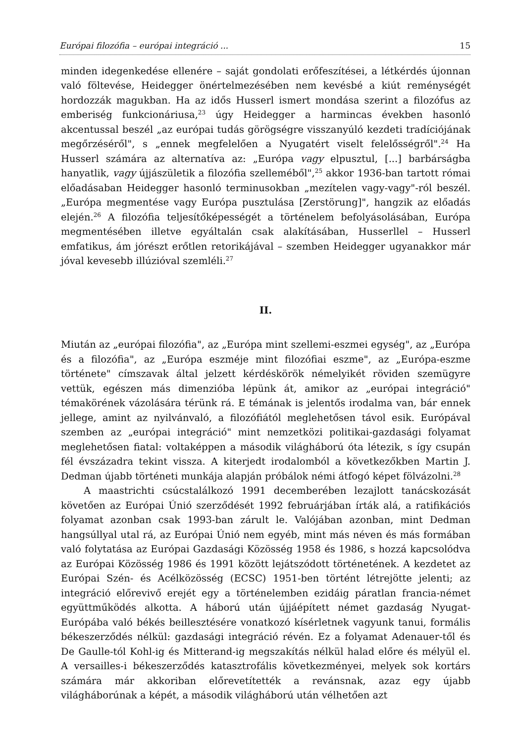Európai filozófia – európai integráció ... 15
minden idegenkedése ellenére – saját gondolati erőfeszítései, a létkérdés újonnan való föltevése, Heidegger önértelmezésében nem kevésbé a kiút reménységét hordozzák magukban. Ha az idős Husserl ismert mondása szerint a filozófus az emberiség funkcionáriusa,<sup>23</sup> úgy Heidegger a harmincas években hasonló akcentussal beszél „az európai tudás görögségre visszanyúló kezdeti tradíciójának megőrzéséről", s „ennek megfelelően a Nyugatért viselt felelősségről".<sup>24</sup> Ha Husserl számára az alternatíva az: „Európa vagy elpusztul, [...] barbárságba hanyatlik, vagy újjászületik a filozófia szelleméből",<sup>25</sup> akkor 1936-ban tartott római előadásaban Heidegger hasonló terminusokban „mezítelen vagy-vagy"-ról beszél. „Európa megmentése vagy Európa pusztulása [Zerstörung]", hangzik az előadás elején.<sup>26</sup> A filozófia teljesítőképességét a történelem befolyásolásában, Európa megmentésében illetve egyáltalán csak alakításában, Husserllel – Husserl emfatikus, ám jórészt erőtlen retorikájával – szemben Heidegger ugyanakkor már jóval kevesebb illúzióval szemléli.<sup>27</sup>
II.
Miután az „európai filozófia", az „Európa mint szellemi-eszmei egység", az „Európa és a filozófia", az „Európa eszméje mint filozófiai eszme", az „Európa-eszme története" címszavak által jelzett kérdéskörök némelyikét röviden szemügyre vettük, egészen más dimenzióba lépünk át, amikor az „európai integráció" témakörének vázolására térünk rá. E témának is jelentős irodalma van, bár ennek jellege, amint az nyilvánvaló, a filozófiától meglehetősen távol esik. Európával szemben az „európai integráció" mint nemzetközi politikai-gazdasági folyamat meglehetősen fiatal: voltaképpen a második világháború óta létezik, s így csupán fél évszázadra tekint vissza. A kiterjedt irodalomból a következőkben Martin J. Dedman újabb történeti munkája alapján próbálok némi átfogó képet fölvázolni.<sup>28</sup>
A maastrichti csúcstalálkozó 1991 decemberében lezajlott tanácskozását követően az Európai Únió szerződését 1992 februárjában írták alá, a ratifikációs folyamat azonban csak 1993-ban zárult le. Valójában azonban, mint Dedman hangsúllyal utal rá, az Európai Únió nem egyéb, mint más néven és más formában való folytatása az Európai Gazdasági Közösség 1958 és 1986, s hozzá kapcsolódva az Európai Közösség 1986 és 1991 között lejátszódott történetének. A kezdetet az Európai Szén- és Acélközösség (ECSC) 1951-ben történt létrejötte jelenti; az integráció előrevivő erejét egy a történelemben ezidáig páratlan francia-német együttműködés alkotta. A háború után újjáépített német gazdaság Nyugat-Európába való békés beillesztésére vonatkozó kísérletnek vagyunk tanui, formális békeszerződés nélkül: gazdasági integráció révén. Ez a folyamat Adenauer-től és De Gaulle-tól Kohl-ig és Mitterand-ig megszakítás nélkül halad előre és mélyül el. A versailles-i békeszerződés katasztrofális következményei, melyek sok kortárs számára már akkoriban előrevetítették a revánsnak, azaz egy újabb világháborúnak a képét, a második világháború után vélhetően azt